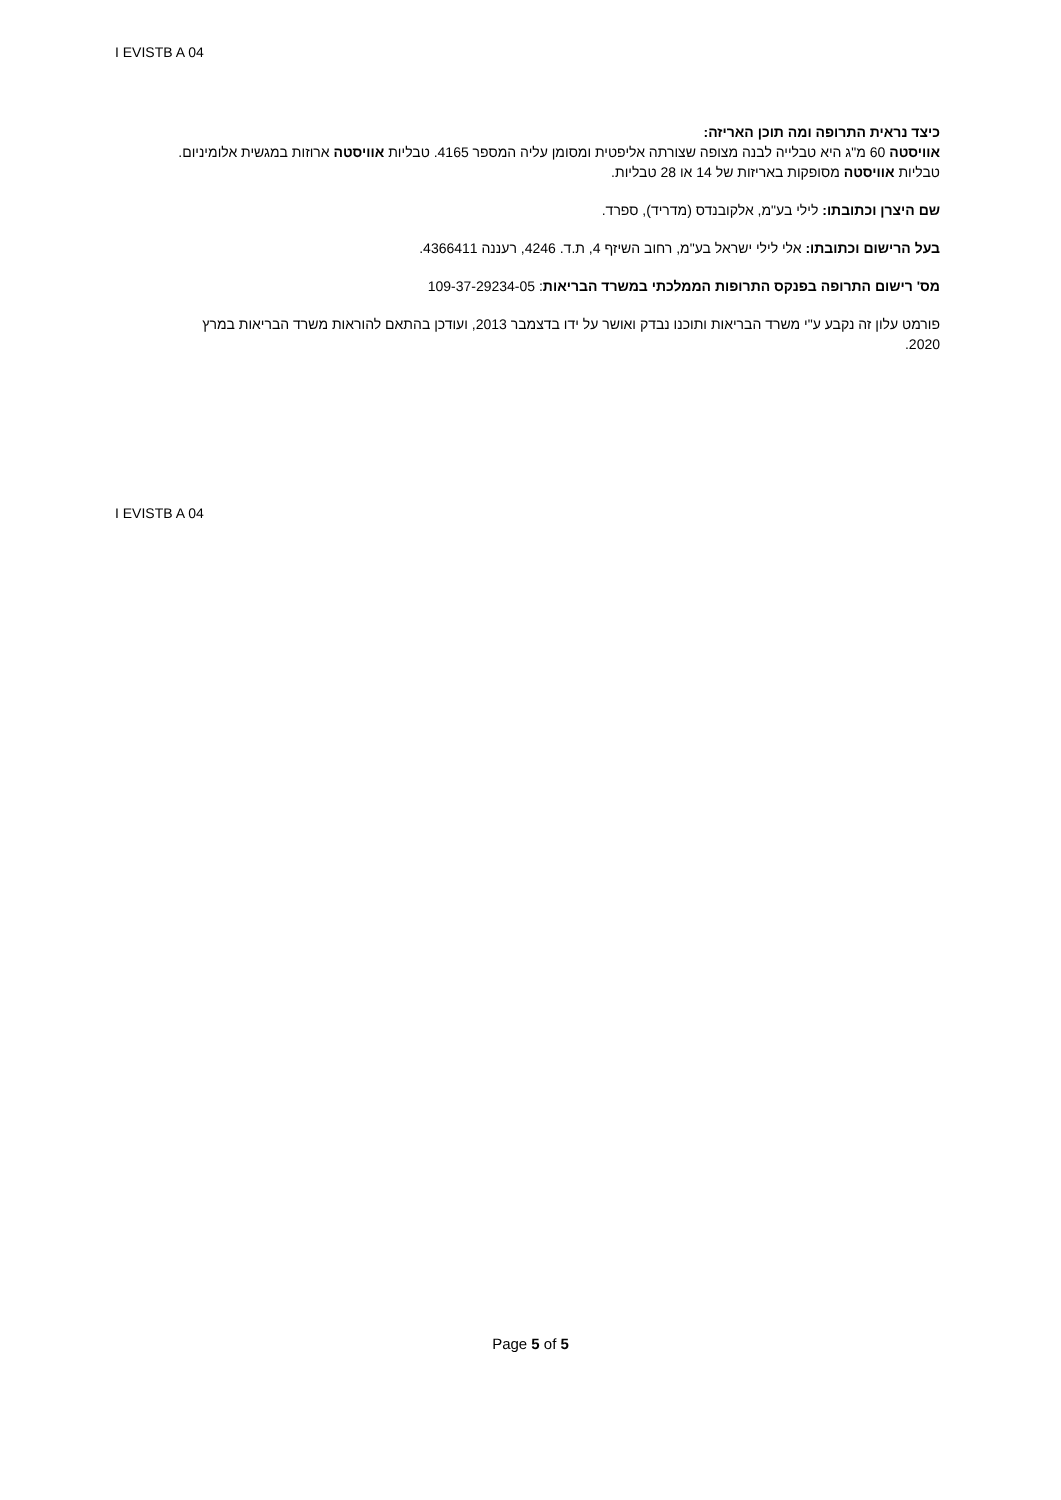I EVISTB A 04
כיצד נראית התרופה ומה תוכן האריזה:
אוויסטה 60 מ"ג היא טבלייה לבנה מצופה שצורתה אליפטית ומסומן עליה המספר 4165. טבליות אוויסטה ארוזות במגשית אלומיניום. טבליות אוויסטה מסופקות באריזות של 14 או 28 טבליות.
שם היצרן וכתובתו: לילי בע"מ, אלקובנדס (מדריד), ספרד.
בעל הרישום וכתובתו: אלי לילי ישראל בע"מ, רחוב השיזף 4, ת.ד. 4246, רעננה 4366411.
מס' רישום התרופה בפנקס התרופות הממלכתי במשרד הבריאות: 109-37-29234-05
פורמט עלון זה נקבע ע"י משרד הבריאות ותוכנו נבדק ואושר על ידו בדצמבר 2013, ועודכן בהתאם להוראות משרד הבריאות במרץ 2020.
I EVISTB A 04
Page 5 of 5